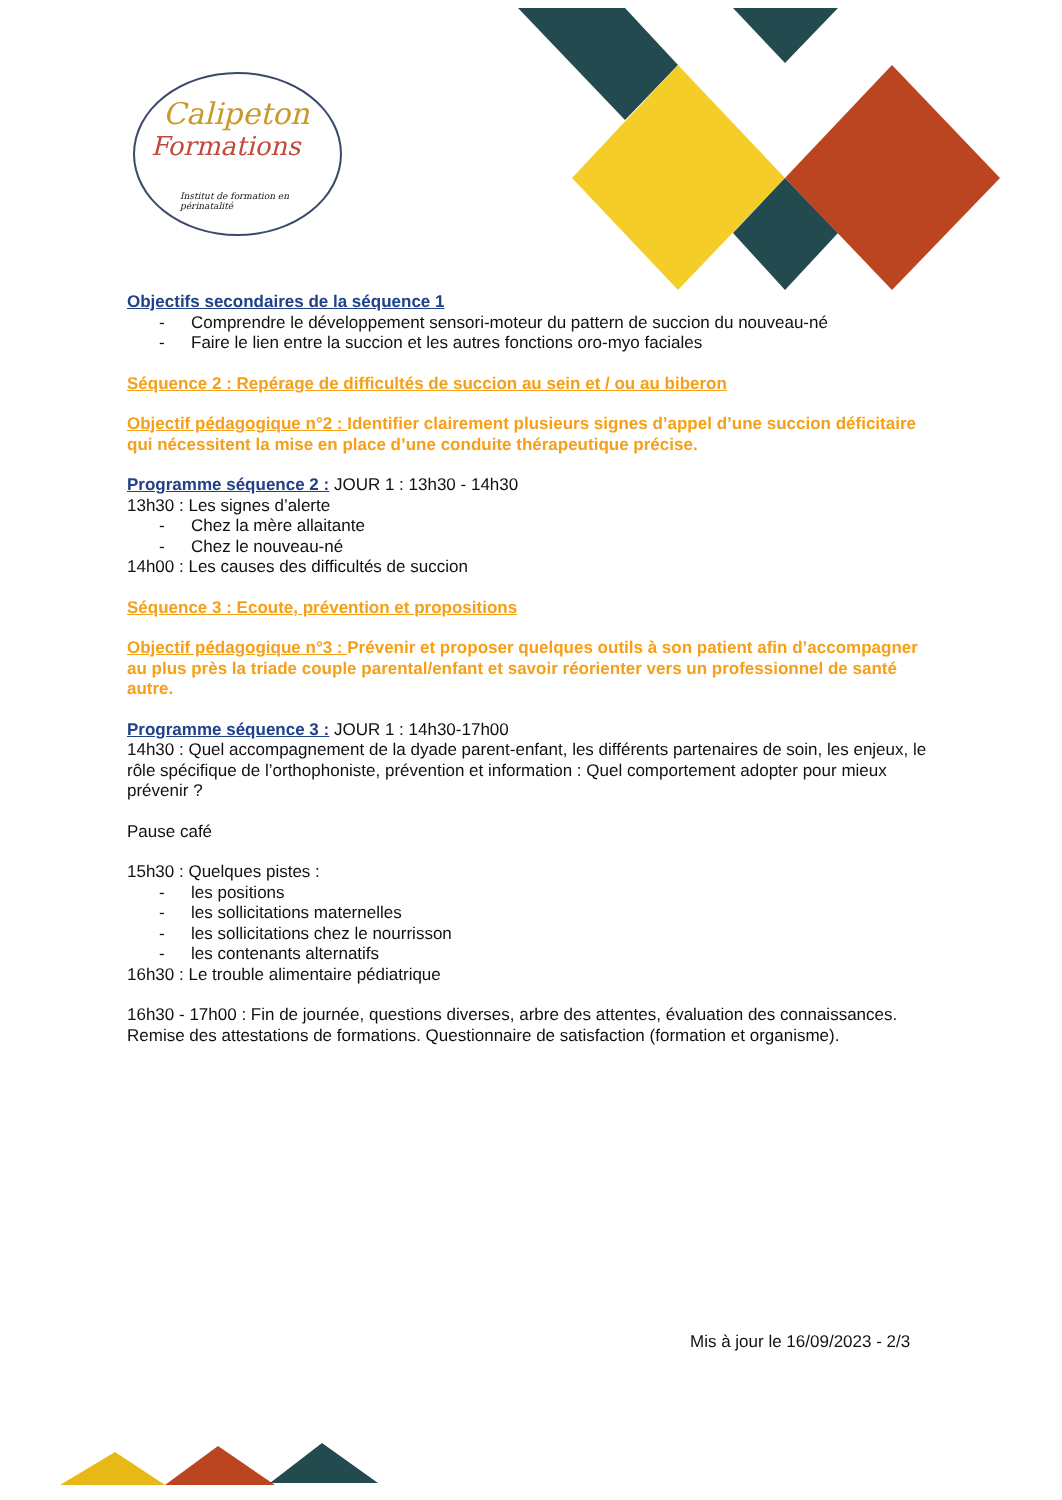Calipeton
Formations
Institut de formation en périnatalité
Objectifs secondaires de la séquence 1
- Comprendre le développement sensori-moteur du pattern de succion du nouveau-né
- Faire le lien entre la succion et les autres fonctions oro-myo faciales
Séquence 2 : Repérage de difficultés de succion au sein et / ou au biberon
Objectif pédagogique n°2 : Identifier clairement plusieurs signes d’appel d’une succion déficitaire qui nécessitent la mise en place d’une conduite thérapeutique précise.
Programme séquence 2 : JOUR 1 : 13h30 - 14h30
13h30 : Les signes d’alerte
- Chez la mère allaitante
- Chez le nouveau-né
14h00 : Les causes des difficultés de succion
Séquence 3 : Ecoute, prévention et propositions
Objectif pédagogique n°3 : Prévenir et proposer quelques outils à son patient afin d’accompagner au plus près la triade couple parental/enfant et savoir réorienter vers un professionnel de santé autre.
Programme séquence 3 : JOUR 1 : 14h30-17h00
14h30 : Quel accompagnement de la dyade parent-enfant, les différents partenaires de soin, les enjeux, le rôle spécifique de l’orthophoniste, prévention et information : Quel comportement adopter pour mieux prévenir ?
Pause café
15h30 : Quelques pistes :
- les positions
- les sollicitations maternelles
- les sollicitations chez le nourrisson
- les contenants alternatifs
16h30 : Le trouble alimentaire pédiatrique
16h30 - 17h00 : Fin de journée, questions diverses, arbre des attentes, évaluation des connaissances. Remise des attestations de formations. Questionnaire de satisfaction (formation et organisme).
Mis à jour le 16/09/2023 - 2/3